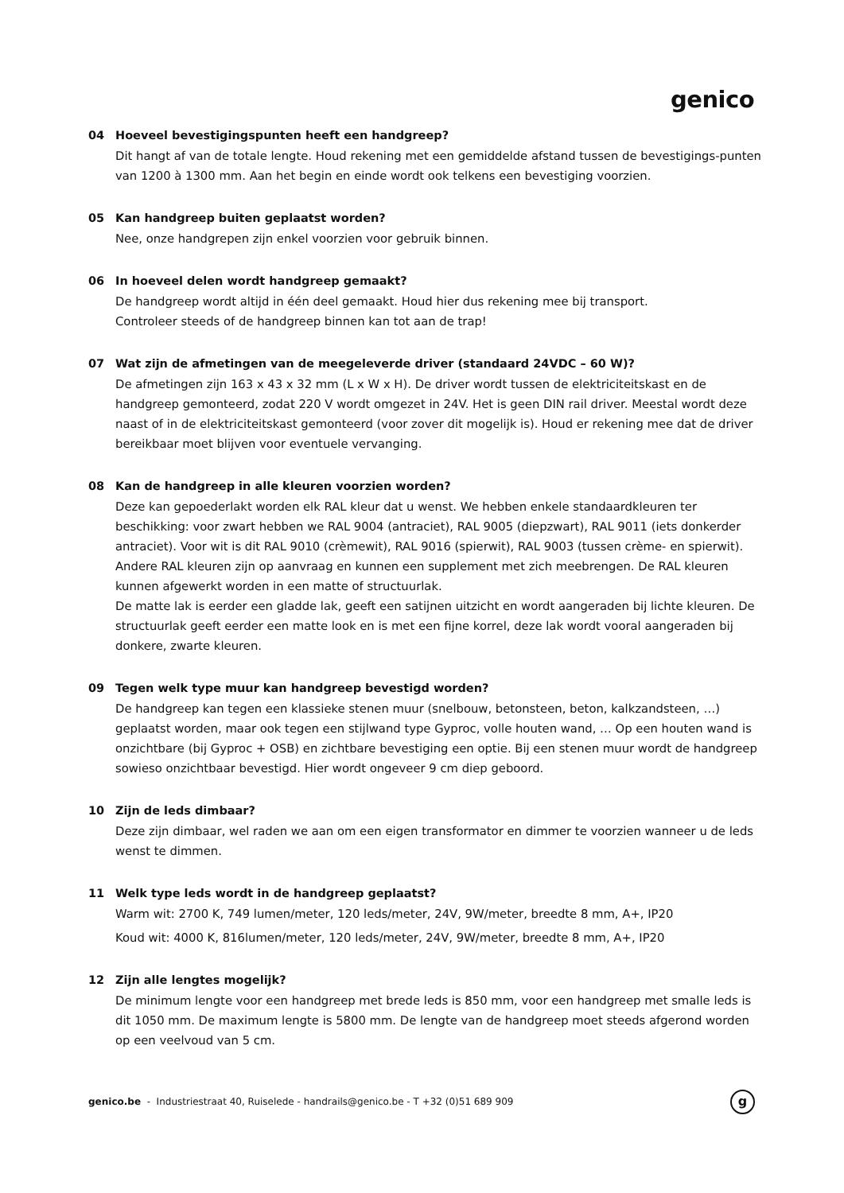genico
04 Hoeveel bevestigingspunten heeft een handgreep?
Dit hangt af van de totale lengte. Houd rekening met een gemiddelde afstand tussen de bevestigings-punten van 1200 à 1300 mm. Aan het begin en einde wordt ook telkens een bevestiging voorzien.
05 Kan handgreep buiten geplaatst worden?
Nee, onze handgrepen zijn enkel voorzien voor gebruik binnen.
06 In hoeveel delen wordt handgreep gemaakt?
De handgreep wordt altijd in één deel gemaakt. Houd hier dus rekening mee bij transport.
Controleer steeds of de handgreep binnen kan tot aan de trap!
07 Wat zijn de afmetingen van de meegeleverde driver (standaard 24VDC – 60 W)?
De afmetingen zijn 163 x 43 x 32 mm (L x W x H). De driver wordt tussen de elektriciteitskast en de handgreep gemonteerd, zodat 220 V wordt omgezet in 24V. Het is geen DIN rail driver. Meestal wordt deze naast of in de elektriciteitskast gemonteerd (voor zover dit mogelijk is). Houd er rekening mee dat de driver bereikbaar moet blijven voor eventuele vervanging.
08 Kan de handgreep in alle kleuren voorzien worden?
Deze kan gepoederlakt worden elk RAL kleur dat u wenst. We hebben enkele standaardkleuren ter beschikking: voor zwart hebben we RAL 9004 (antraciet), RAL 9005 (diepzwart), RAL 9011 (iets donkerder antraciet). Voor wit is dit RAL 9010 (crèmewit), RAL 9016 (spierwit), RAL 9003 (tussen crème- en spierwit). Andere RAL kleuren zijn op aanvraag en kunnen een supplement met zich meebrengen. De RAL kleuren kunnen afgewerkt worden in een matte of structuurlak.
De matte lak is eerder een gladde lak, geeft een satijnen uitzicht en wordt aangeraden bij lichte kleuren. De structuurlak geeft eerder een matte look en is met een fijne korrel, deze lak wordt vooral aangeraden bij donkere, zwarte kleuren.
09 Tegen welk type muur kan handgreep bevestigd worden?
De handgreep kan tegen een klassieke stenen muur (snelbouw, betonsteen, beton, kalkzandsteen, …) geplaatst worden, maar ook tegen een stijlwand type Gyproc, volle houten wand, … Op een houten wand is onzichtbare (bij Gyproc + OSB) en zichtbare bevestiging een optie. Bij een stenen muur wordt de handgreep sowieso onzichtbaar bevestigd. Hier wordt ongeveer 9 cm diep geboord.
10 Zijn de leds dimbaar?
Deze zijn dimbaar, wel raden we aan om een eigen transformator en dimmer te voorzien wanneer u de leds wenst te dimmen.
11 Welk type leds wordt in de handgreep geplaatst?
Warm wit: 2700 K, 749 lumen/meter, 120 leds/meter, 24V, 9W/meter, breedte 8 mm, A+, IP20
Koud wit: 4000 K, 816lumen/meter, 120 leds/meter, 24V, 9W/meter, breedte 8 mm, A+, IP20
12 Zijn alle lengtes mogelijk?
De minimum lengte voor een handgreep met brede leds is 850 mm, voor een handgreep met smalle leds is dit 1050 mm. De maximum lengte is 5800 mm. De lengte van de handgreep moet steeds afgerond worden op een veelvoud van 5 cm.
genico.be - Industriestraat 40, Ruiselede - handrails@genico.be - T +32 (0)51 689 909
g